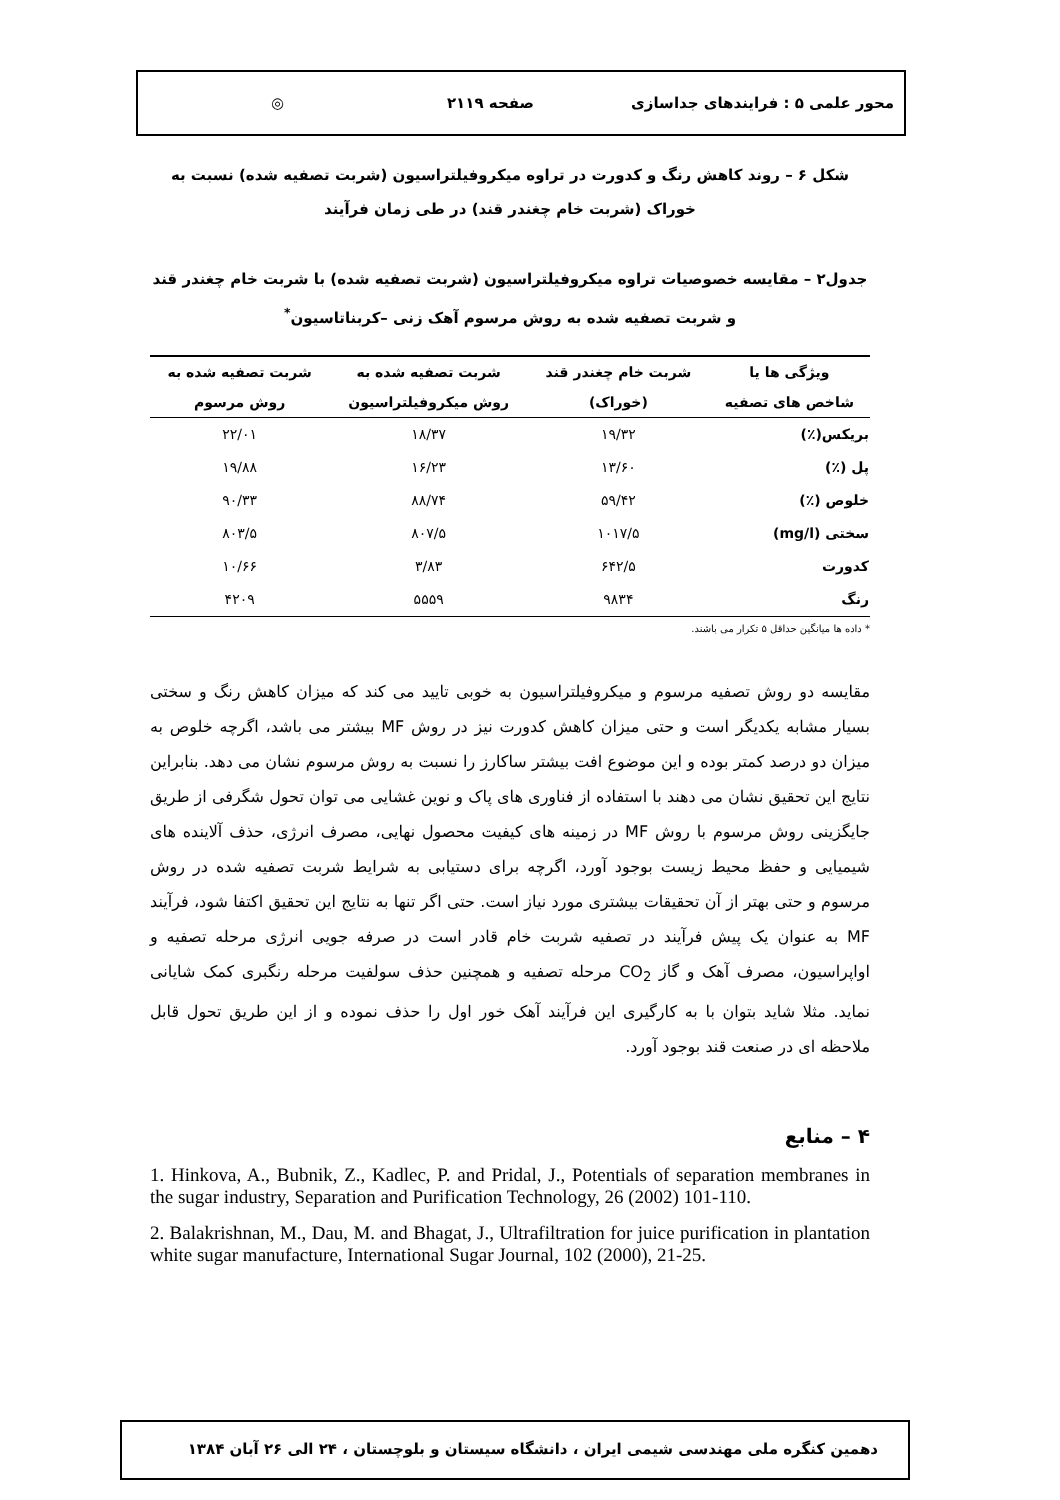محور علمی ۵ : فرایندهای جداسازی صفحه ۲۱۱۹ ◎
شکل ۶ – روند کاهش رنگ و کدورت در تراوه میکروفیلتراسیون (شربت تصفیه شده) نسبت به خوراک (شربت خام چغندر قند) در طی زمان فرآیند
جدول۲ – مقایسه خصوصیات تراوه میکروفیلتراسیون (شربت تصفیه شده) با شربت خام چغندر قند و شربت تصفیه شده به روش مرسوم آهک زنی –کربناتاسیون<sup>*</sup>
| ویژگی ها یا | شربت خام چغندر قند | شربت تصفیه شده به | شربت تصفیه شده به |
| --- | --- | --- | --- |
| شاخص های تصفیه | (خوراک) | روش میکروفیلتراسیون | روش مرسوم |
| بریکس(٪) | ۱۹/۳۲ | ۱۸/۳۷ | ۲۲/۰۱ |
| پل (٪) | ۱۳/۶۰ | ۱۶/۲۳ | ۱۹/۸۸ |
| خلوص (٪) | ۵۹/۴۲ | ۸۸/۷۴ | ۹۰/۳۳ |
| سختی (mg/l) | ۱۰۱۷/۵ | ۸۰۷/۵ | ۸۰۳/۵ |
| کدورت | ۶۴۲/۵ | ۳/۸۳ | ۱۰/۶۶ |
| رنگ | ۹۸۳۴ | ۵۵۵۹ | ۴۲۰۹ |
* داده ها میانگین حداقل ۵ تکرار می باشند.
مقایسه دو روش تصفیه مرسوم و میکروفیلتراسیون به خوبی تایید می کند که میزان کاهش رنگ و سختی بسیار مشابه یکدیگر است و حتی میزان کاهش کدورت نیز در روش MF بیشتر می باشد، اگرچه خلوص به میزان دو درصد کمتر بوده و این موضوع افت بیشتر ساکارز را نسبت به روش مرسوم نشان می دهد. بنابراین نتایج این تحقیق نشان می دهند با استفاده از فناوری های پاک و نوین غشایی می توان تحول شگرفی از طریق جایگزینی روش مرسوم با روش MF در زمینه های کیفیت محصول نهایی، مصرف انرژی، حذف آلاینده های شیمیایی و حفظ محیط زیست بوجود آورد، اگرچه برای دستیابی به شرایط شربت تصفیه شده در روش مرسوم و حتی بهتر از آن تحقیقات بیشتری مورد نیاز است. حتی اگر تنها به نتایج این تحقیق اکتفا شود، فرآیند MF به عنوان یک پیش فرآیند در تصفیه شربت خام قادر است در صرفه جویی انرژی مرحله تصفیه و اواپراسیون، مصرف آهک و گاز CO<sub>2</sub> مرحله تصفیه و همچنین حذف سولفیت مرحله رنگبری کمک شایانی نماید. مثلا شاید بتوان با به کارگیری این فرآیند آهک خور اول را حذف نموده و از این طریق تحول قابل ملاحظه ای در صنعت قند بوجود آورد.
۴ – منابع
1. Hinkova, A., Bubnik, Z., Kadlec, P. and Pridal, J., Potentials of separation membranes in the sugar industry, Separation and Purification Technology, 26 (2002) 101-110.
2. Balakrishnan, M., Dau, M. and Bhagat, J., Ultrafiltration for juice purification in plantation white sugar manufacture, International Sugar Journal, 102 (2000), 21-25.
دهمین کنگره ملی مهندسی شیمی ایران ، دانشگاه سیستان و بلوچستان ، ۲۴ الی ۲۶ آبان ۱۳۸۴